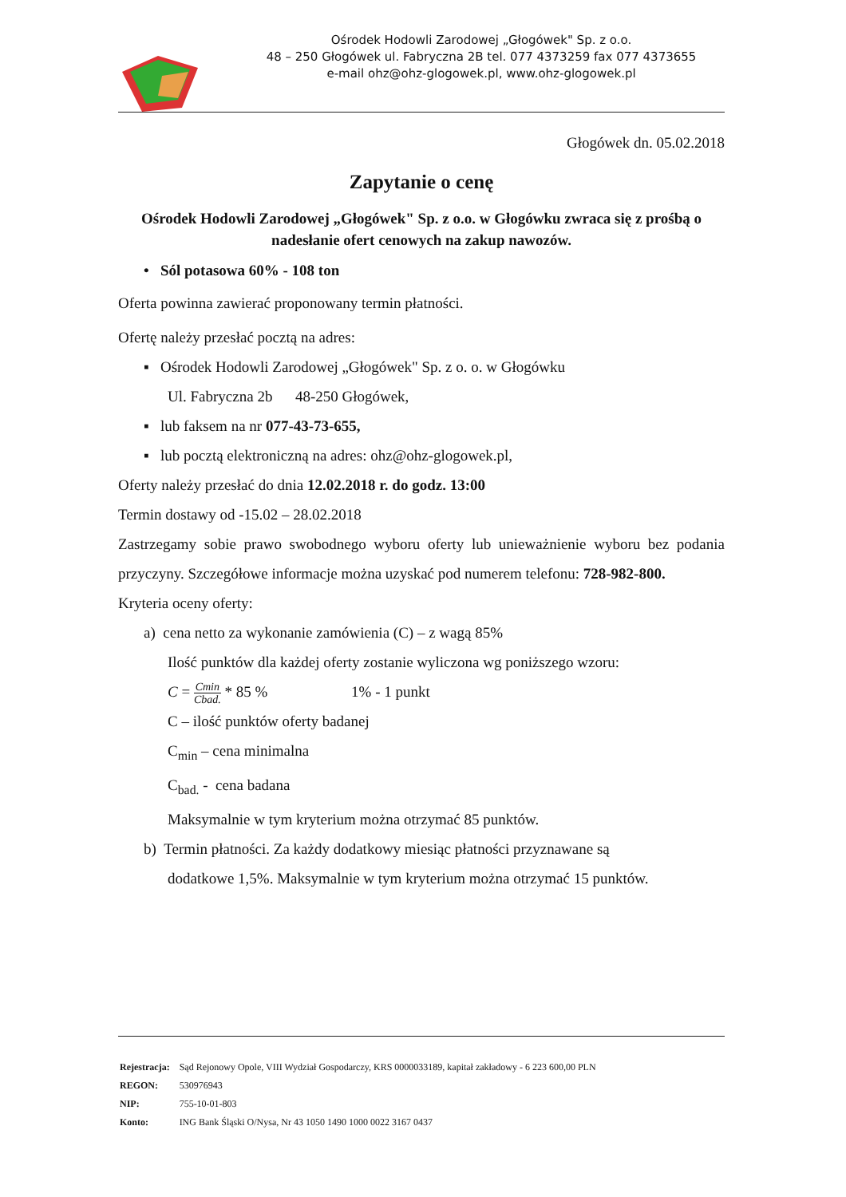Ośrodek Hodowli Zarodowej „Głogówek" Sp. z o.o.
48 – 250 Głogówek ul. Fabryczna 2B tel. 077 4373259 fax 077 4373655
e-mail ohz@ohz-glogowek.pl, www.ohz-glogowek.pl
Głogówek dn. 05.02.2018
Zapytanie o cenę
Ośrodek Hodowli Zarodowej „Głogówek" Sp. z o.o. w Głogówku zwraca się z prośbą o nadesłanie ofert cenowych na zakup nawozów.
• Sól potasowa 60% - 108 ton
Oferta powinna zawierać proponowany termin płatności.
Ofertę należy przesłać pocztą na adres:
▪ Ośrodek Hodowli Zarodowej „Głogówek" Sp. z o. o. w Głogówku
Ul. Fabryczna 2b 48-250 Głogówek,
▪ lub faksem na nr 077-43-73-655,
▪ lub pocztą elektroniczną na adres: ohz@ohz-glogowek.pl,
Oferty należy przesłać do dnia 12.02.2018 r. do godz. 13:00
Termin dostawy od -15.02 – 28.02.2018
Zastrzegamy sobie prawo swobodnego wyboru oferty lub unieważnienie wyboru bez podania przyczyny. Szczegółowe informacje można uzyskać pod numerem telefonu: 728-982-800.
Kryteria oceny oferty:
a) cena netto za wykonanie zamówienia (C) – z wagą 85%
Ilość punktów dla każdej oferty zostanie wyliczona wg poniższego wzoru:
C = Cmin
Cbad. * 85 % 1% - 1 punkt
C – ilość punktów oferty badanej
C<sub>min</sub> – cena minimalna
C<sub>bad.</sub> - cena badana
Maksymalnie w tym kryterium można otrzymać 85 punktów.
b) Termin płatności. Za każdy dodatkowy miesiąc płatności przyznawane są
dodatkowe 1,5%. Maksymalnie w tym kryterium można otrzymać 15 punktów.
| Rejestracja: | Sąd Rejonowy Opole, VIII Wydział Gospodarczy, KRS 0000033189, kapitał zakładowy - 6 223 600,00 PLN |
| REGON: | 530976943 |
| NIP: | 755-10-01-803 |
| Konto: | ING Bank Śląski O/Nysa, Nr 43 1050 1490 1000 0022 3167 0437 |